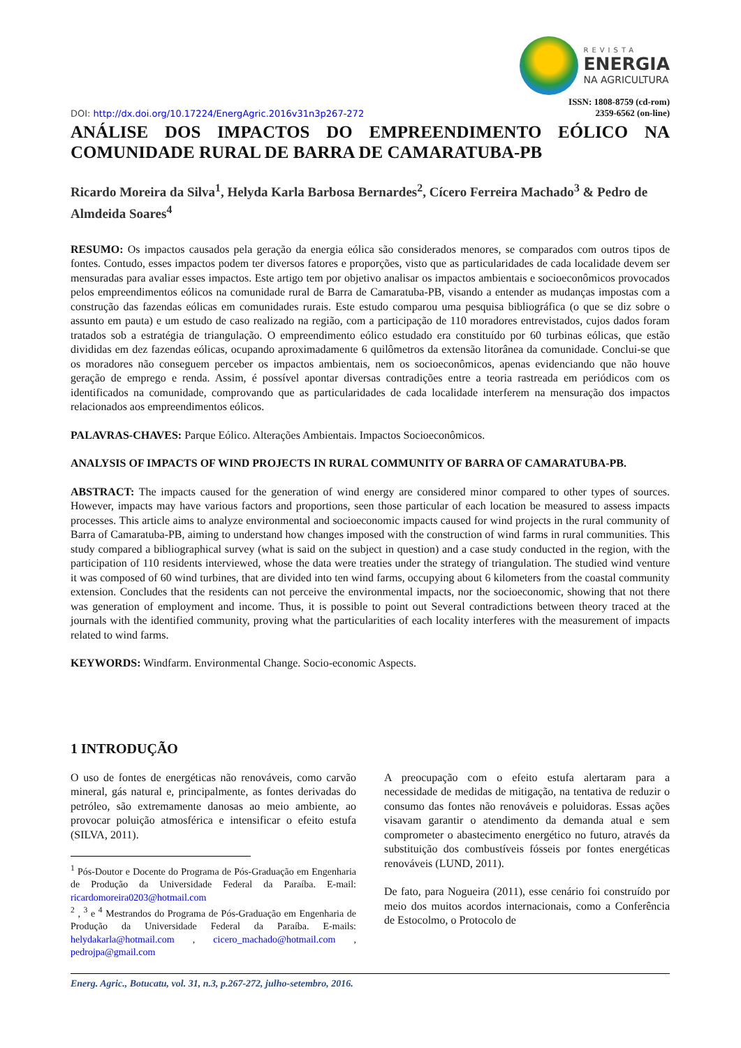DOI: http://dx.doi.org/10.17224/EnergAgric.2016v31n3p267-272
REVISTA
ENERGIA
NA AGRICULTURA
ISSN: 1808-8759 (cd-rom)
2359-6562 (on-line)
ANÁLISE DOS IMPACTOS DO EMPREENDIMENTO EÓLICO NA COMUNIDADE RURAL DE BARRA DE CAMARATUBA-PB
Ricardo Moreira da Silva<sup>1</sup>, Helyda Karla Barbosa Bernardes<sup>2</sup>, Cícero Ferreira Machado<sup>3</sup> & Pedro de Almdeida Soares<sup>4</sup>
RESUMO: Os impactos causados pela geração da energia eólica são considerados menores, se comparados com outros tipos de fontes. Contudo, esses impactos podem ter diversos fatores e proporções, visto que as particularidades de cada localidade devem ser mensuradas para avaliar esses impactos. Este artigo tem por objetivo analisar os impactos ambientais e socioeconômicos provocados pelos empreendimentos eólicos na comunidade rural de Barra de Camaratuba-PB, visando a entender as mudanças impostas com a construção das fazendas eólicas em comunidades rurais. Este estudo comparou uma pesquisa bibliográfica (o que se diz sobre o assunto em pauta) e um estudo de caso realizado na região, com a participação de 110 moradores entrevistados, cujos dados foram tratados sob a estratégia de triangulação. O empreendimento eólico estudado era constituído por 60 turbinas eólicas, que estão divididas em dez fazendas eólicas, ocupando aproximadamente 6 quilômetros da extensão litorânea da comunidade. Conclui-se que os moradores não conseguem perceber os impactos ambientais, nem os socioeconômicos, apenas evidenciando que não houve geração de emprego e renda. Assim, é possível apontar diversas contradições entre a teoria rastreada em periódicos com os identificados na comunidade, comprovando que as particularidades de cada localidade interferem na mensuração dos impactos relacionados aos empreendimentos eólicos.
PALAVRAS-CHAVES: Parque Eólico. Alterações Ambientais. Impactos Socioeconômicos.
ANALYSIS OF IMPACTS OF WIND PROJECTS IN RURAL COMMUNITY OF BARRA OF CAMARATUBA-PB.
ABSTRACT: The impacts caused for the generation of wind energy are considered minor compared to other types of sources. However, impacts may have various factors and proportions, seen those particular of each location be measured to assess impacts processes. This article aims to analyze environmental and socioeconomic impacts caused for wind projects in the rural community of Barra of Camaratuba-PB, aiming to understand how changes imposed with the construction of wind farms in rural communities. This study compared a bibliographical survey (what is said on the subject in question) and a case study conducted in the region, with the participation of 110 residents interviewed, whose the data were treaties under the strategy of triangulation. The studied wind venture it was composed of 60 wind turbines, that are divided into ten wind farms, occupying about 6 kilometers from the coastal community extension. Concludes that the residents can not perceive the environmental impacts, nor the socioeconomic, showing that not there was generation of employment and income. Thus, it is possible to point out Several contradictions between theory traced at the journals with the identified community, proving what the particularities of each locality interferes with the measurement of impacts related to wind farms.
KEYWORDS: Windfarm. Environmental Change. Socio-economic Aspects.
1 INTRODUÇÃO
O uso de fontes de energéticas não renováveis, como carvão mineral, gás natural e, principalmente, as fontes derivadas do petróleo, são extremamente danosas ao meio ambiente, ao provocar poluição atmosférica e intensificar o efeito estufa (SILVA, 2011).
<sup>1</sup> Pós-Doutor e Docente do Programa de Pós-Graduação em Engenharia de Produção da Universidade Federal da Paraíba. E-mail: ricardomoreira0203@hotmail.com
<sup>2</sup> , <sup>3</sup> e <sup>4</sup> Mestrandos do Programa de Pós-Graduação em Engenharia de Produção da Universidade Federal da Paraíba. E-mails: helydakarla@hotmail.com , cicero_machado@hotmail.com , pedrojpa@gmail.com
A preocupação com o efeito estufa alertaram para a necessidade de medidas de mitigação, na tentativa de reduzir o consumo das fontes não renováveis e poluidoras. Essas ações visavam garantir o atendimento da demanda atual e sem comprometer o abastecimento energético no futuro, através da substituição dos combustíveis fósseis por fontes energéticas renováveis (LUND, 2011).
De fato, para Nogueira (2011), esse cenário foi construído por meio dos muitos acordos internacionais, como a Conferência de Estocolmo, o Protocolo de
Energ. Agric., Botucatu, vol. 31, n.3, p.267-272, julho-setembro, 2016.